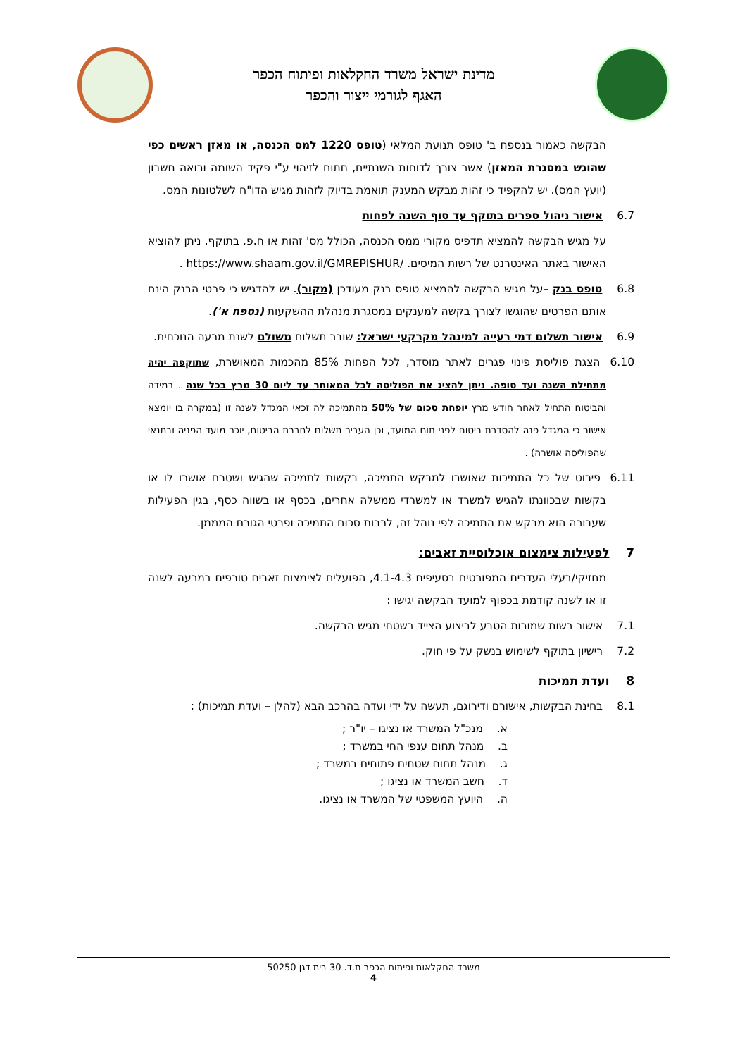מדינת ישראל משרד החקלאות ופיתוח הכפר
האגף לגורמי ייצור והכפר
הבקשה כאמור בנספח ב' טופס תנועת המלאי (טופס 1220 למס הכנסה, או מאזן ראשים כפי שהוגש במסגרת המאזן) אשר צורך לדוחות השנתיים, חתום לזיהוי ע"י פקיד השומה ורואה חשבון (יועץ המס). יש להקפיד כי זהות מבקש המענק תואמת בדיוק לזהות מגיש הדו"ח לשלטונות המס.
6.7 אישור ניהול ספרים בתוקף עד סוף השנה לפחות
על מגיש הבקשה להמציא תדפיס מקורי ממס הכנסה, הכולל מס' זהות או ח.פ. בתוקף. ניתן להוציא האישור באתר האינטרנט של רשות המיסים. https://www.shaam.gov.il/GMREPISHUR/ .
6.8 טופס בנק –על מגיש הבקשה להמציא טופס בנק מעודכן (מקור). יש להדגיש כי פרטי הבנק הינם אותם הפרטים שהוגשו לצורך בקשה למענקים במסגרת מנהלת ההשקעות (נספח א').
6.9 אישור תשלום דמי רעייה למינהל מקרקעי ישראל: שובר תשלום משולם לשנת מרעה הנוכחית.
6.10 הצגת פוליסת פינוי פגרים לאתר מוסדר, לכל הפחות 85% מהכמות המאושרת, שתוקפה יהיה מתחילת השנה ועד סופה. ניתן להציג את הפוליסה לכל המאוחר עד ליום 30 מרץ בכל שנה . במידה והביטוח התחיל לאחר חודש מרץ יופחת סכום של 50% מהתמיכה לה זכאי המגדל לשנה זו (במקרה בו יומצא אישור כי המגדל פנה להסדרת ביטוח לפני תום המועד, וכן העביר תשלום לחברת הביטוח, יוכר מועד הפניה ובתנאי שהפוליסה אושרה) .
6.11 פירוט של כל התמיכות שאושרו למבקש התמיכה, בקשות לתמיכה שהגיש ושטרם אושרו לו או בקשות שבכוונתו להגיש למשרד או למשרדי ממשלה אחרים, בכסף או בשווה כסף, בגין הפעילות שעבורה הוא מבקש את התמיכה לפי נוהל זה, לרבות סכום התמיכה ופרטי הגורם המממן.
7 לפעילות צימצום אוכלוסיית זאבים:
מחזיקי/בעלי העדרים המפורטים בסעיפים 4.1-4.3, הפועלים לצימצום זאבים טורפים במרעה לשנה זו או לשנה קודמת בכפוף למועד הבקשה יגישו :
7.1 אישור רשות שמורות הטבע לביצוע הצייד בשטחי מגיש הבקשה.
7.2 רישיון בתוקף לשימוש בנשק על פי חוק.
8 ועדת תמיכות
8.1 בחינת הבקשות, אישורם ודירוגם, תעשה על ידי ועדה בהרכב הבא (להלן – ועדת תמיכות) :
א. מנכ"ל המשרד או נציגו – יו"ר ;
ב. מנהל תחום ענפי החי במשרד ;
ג. מנהל תחום שטחים פתוחים במשרד ;
ד. חשב המשרד או נציגו ;
ה. היועץ המשפטי של המשרד או נציגו.
משרד החקלאות ופיתוח הכפר ת.ד. 30 בית דגן 50250
4